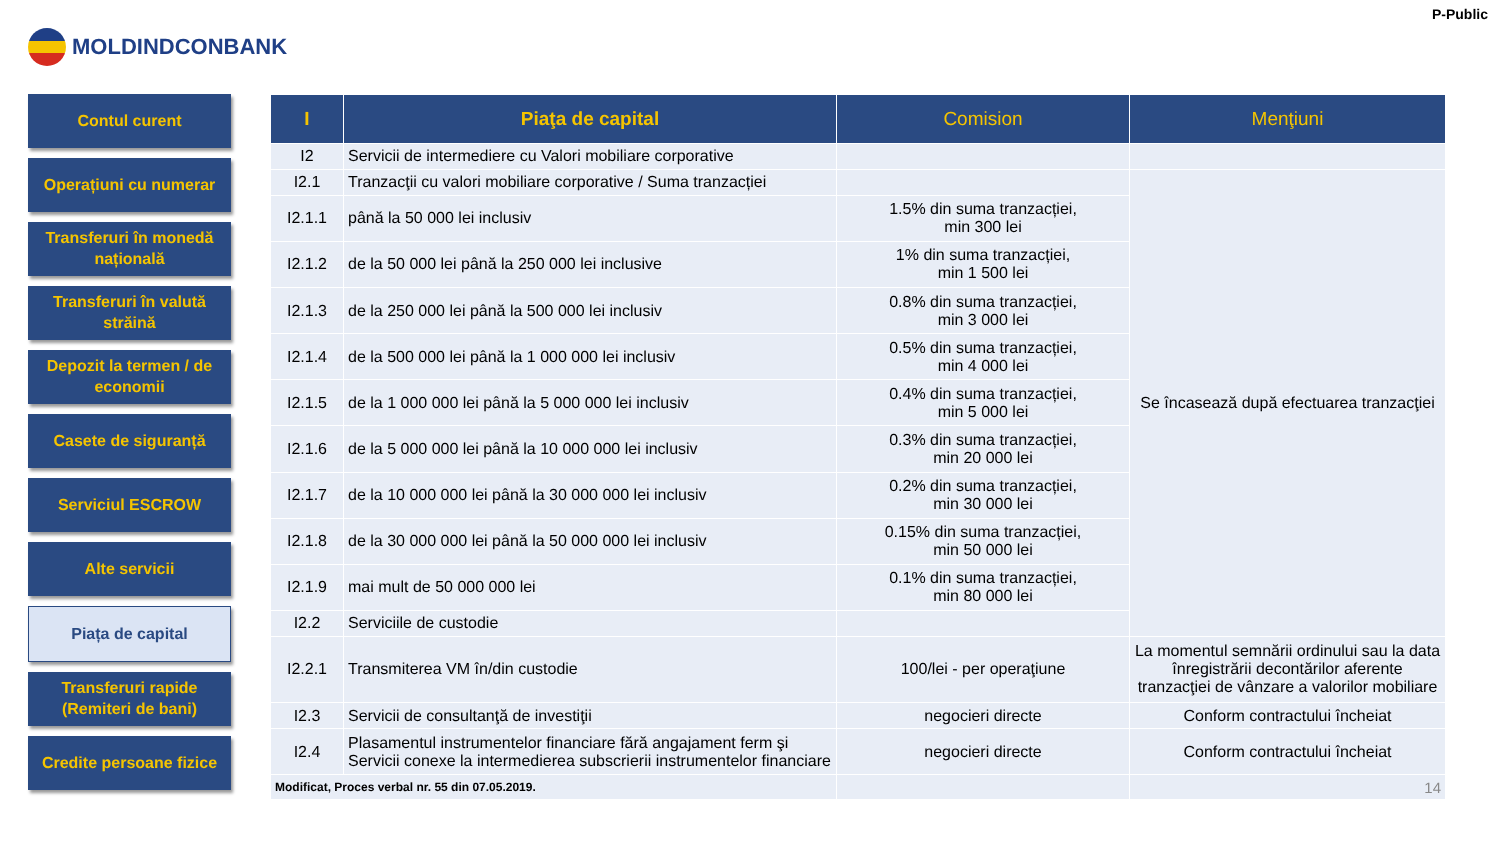MOLDINDCONBANK
P-Public
Contul curent
Operațiuni cu numerar
Transferuri în monedă națională
Transferuri în valută străină
Depozit la termen / de economii
Casete de siguranță
Serviciul ESCROW
Alte servicii
Piața de capital
Transferuri rapide (Remiteri de bani)
Credite persoane fizice
| I | Piaţa de capital | Comision | Menţiuni |
| --- | --- | --- | --- |
| I2 | Servicii de intermediere cu Valori mobiliare corporative | | |
| I2.1 | Tranzacţii cu valori mobiliare corporative / Suma tranzacției | | Se încasează după efectuarea tranzacţiei |
| I2.1.1 | până la 50 000 lei inclusiv | 1.5% din suma tranzacției, min 300 lei | |
| I2.1.2 | de la 50 000 lei până la 250 000 lei inclusive | 1% din suma tranzacției, min 1 500 lei | |
| I2.1.3 | de la 250 000 lei până la 500 000 lei inclusiv | 0.8% din suma tranzacției, min 3 000 lei | |
| I2.1.4 | de la 500 000 lei până la 1 000 000 lei inclusiv | 0.5% din suma tranzacției, min 4 000 lei | |
| I2.1.5 | de la 1 000 000 lei până la 5 000 000 lei inclusiv | 0.4% din suma tranzacției, min 5 000 lei | |
| I2.1.6 | de la 5 000 000 lei până la 10 000 000 lei inclusiv | 0.3% din suma tranzacției, min 20 000 lei | |
| I2.1.7 | de la 10 000 000 lei până la 30 000 000 lei inclusiv | 0.2% din suma tranzacției, min 30 000 lei | |
| I2.1.8 | de la 30 000 000 lei până la 50 000 000 lei inclusiv | 0.15% din suma tranzacției, min 50 000 lei | |
| I2.1.9 | mai mult de 50 000 000 lei | 0.1% din suma tranzacției, min 80 000 lei | |
| I2.2 | Serviciile de custodie | | |
| I2.2.1 | Transmiterea VM în/din custodie | 100/lei - per operaţiune | La momentul semnării ordinului sau la data înregistrării decontărilor aferente tranzacţiei de vânzare a valorilor mobiliare |
| I2.3 | Servicii de consultanţă de investiţii | negocieri directe | Conform contractului încheiat |
| I2.4 | Plasamentul instrumentelor financiare fără angajament ferm şi Servicii conexe la intermedierea subscrierii instrumentelor financiare | negocieri directe | Conform contractului încheiat |
| Modificat, Proces verbal nr. 55 din 07.05.2019. | | | 14 |